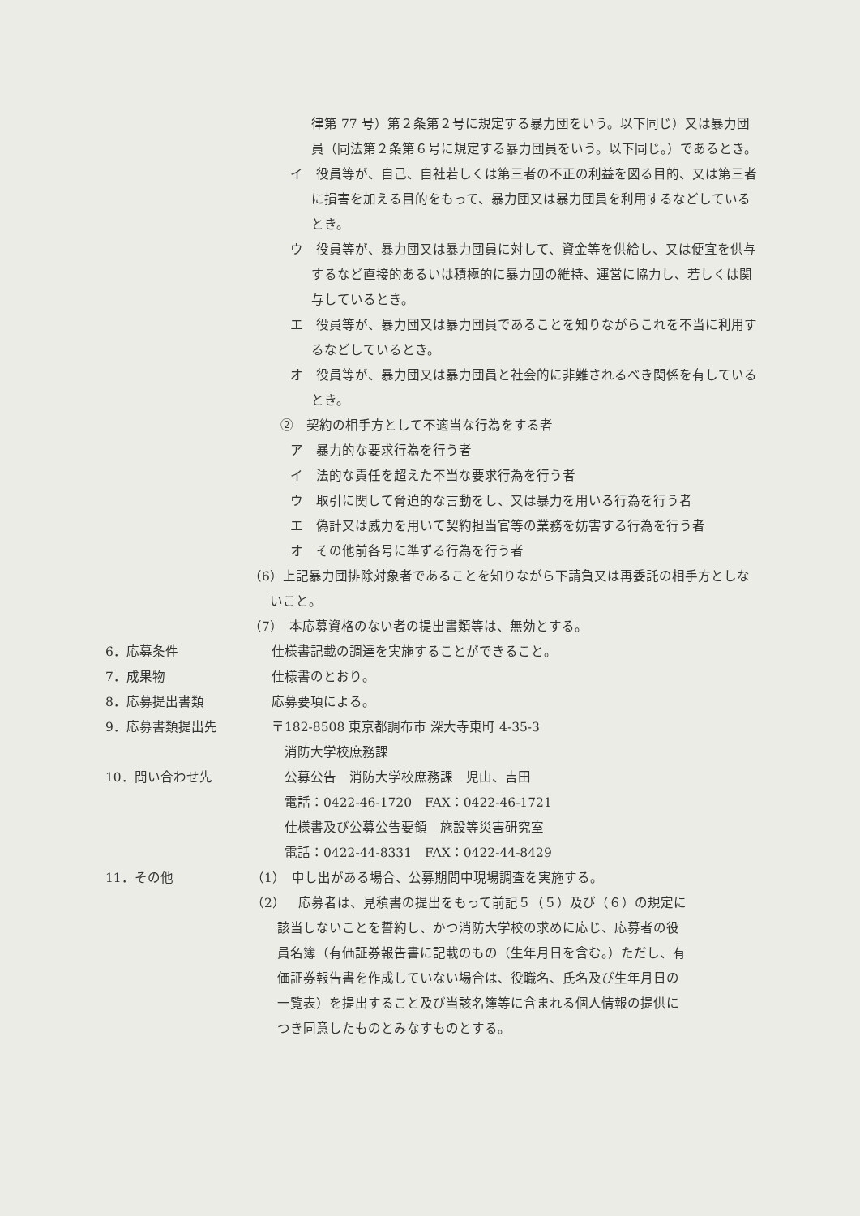律第 77 号）第２条第２号に規定する暴力団をいう。以下同じ）又は暴力団員（同法第２条第６号に規定する暴力団員をいう。以下同じ。）であるとき。
イ　役員等が、自己、自社若しくは第三者の不正の利益を図る目的、又は第三者に損害を加える目的をもって、暴力団又は暴力団員を利用するなどしているとき。
ウ　役員等が、暴力団又は暴力団員に対して、資金等を供給し、又は便宜を供与するなど直接的あるいは積極的に暴力団の維持、運営に協力し、若しくは関与しているとき。
エ　役員等が、暴力団又は暴力団員であることを知りながらこれを不当に利用するなどしているとき。
オ　役員等が、暴力団又は暴力団員と社会的に非難されるべき関係を有しているとき。
②　契約の相手方として不適当な行為をする者
ア　暴力的な要求行為を行う者
イ　法的な責任を超えた不当な要求行為を行う者
ウ　取引に関して脅迫的な言動をし、又は暴力を用いる行為を行う者
エ　偽計又は威力を用いて契約担当官等の業務を妨害する行為を行う者
オ　その他前各号に準ずる行為を行う者
（6）上記暴力団排除対象者であることを知りながら下請負又は再委託の相手方としないこと。
（7）　本応募資格のない者の提出書類等は、無効とする。
6．応募条件 仕様書記載の調達を実施することができること。
7．成果物 仕様書のとおり。
8．応募提出書類 応募要項による。
9．応募書類提出先 〒182-8508 東京都調布市 深大寺東町 4-35-3
　消防大学校庶務課
10．問い合わせ先　公募公告　消防大学校庶務課　児山、吉田
　電話：0422-46-1720　FAX：0422-46-1721
　仕様書及び公募公告要領　施設等災害研究室
　電話：0422-44-8331　FAX：0422-44-8429
11．その他 （1）　申し出がある場合、公募期間中現場調査を実施する。
（2）　応募者は、見積書の提出をもって前記５（５）及び（６）の規定に
　　該当しないことを誓約し、かつ消防大学校の求めに応じ、応募者の役
　　員名簿（有価証券報告書に記載のもの（生年月日を含む。）ただし、有
　　価証券報告書を作成していない場合は、役職名、氏名及び生年月日の
　　一覧表）を提出すること及び当該名簿等に含まれる個人情報の提供に
　　つき同意したものとみなすものとする。